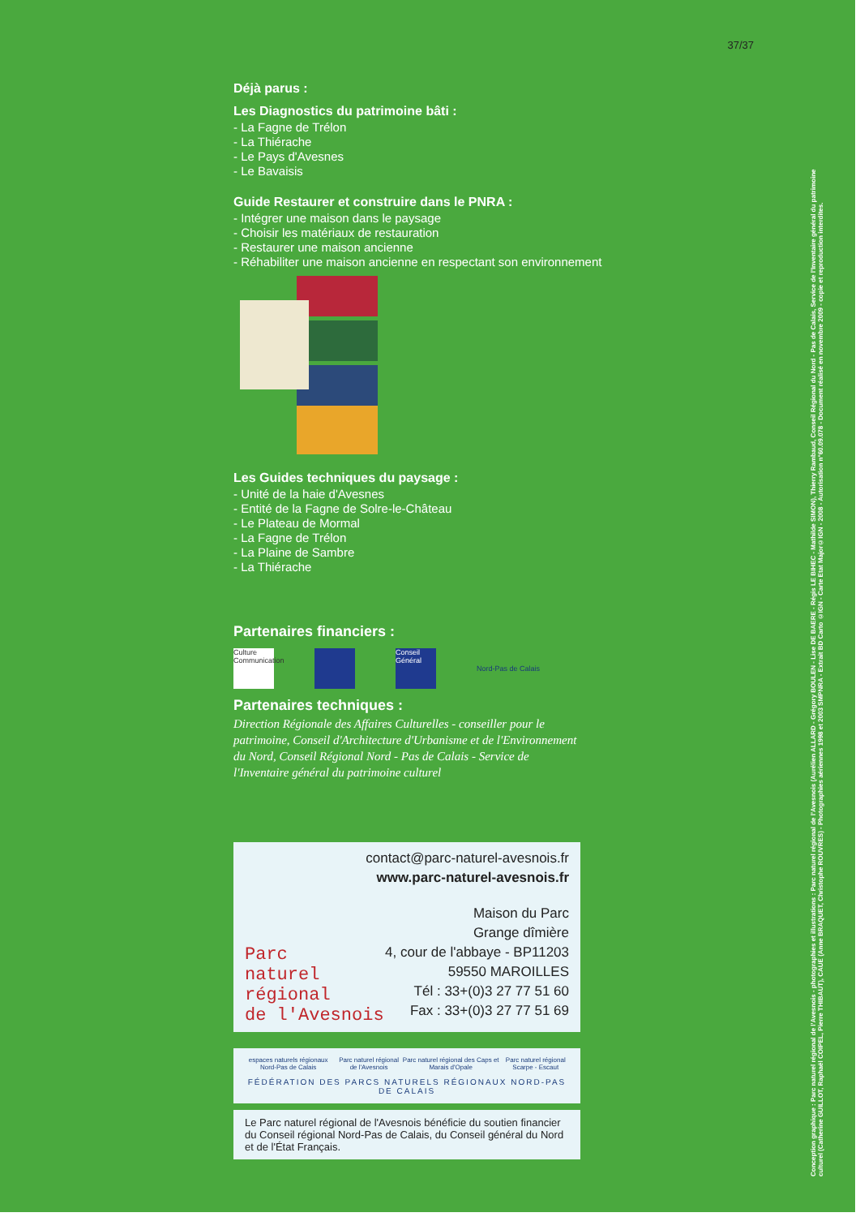37/37
Déjà parus :
Les Diagnostics du patrimoine bâti :
- La Fagne de Trélon
- La Thiérache
- Le Pays d'Avesnes
- Le Bavaisis
Guide Restaurer et construire dans le PNRA :
- Intégrer une maison dans le paysage
- Choisir les matériaux de restauration
- Restaurer une maison ancienne
- Réhabiliter une maison ancienne en respectant son environnement
Les Guides techniques du paysage :
- Unité de la haie d'Avesnes
- Entité de la Fagne de Solre-le-Château
- Le Plateau de Mormal
- La Fagne de Trélon
- La Plaine de Sambre
- La Thiérache
Partenaires financiers :
Culture Communication
Conseil Général
Nord-Pas de Calais
Partenaires techniques :
Direction Régionale des Affaires Culturelles - conseiller pour le patrimoine, Conseil d'Architecture d'Urbanisme et de l'Environnement du Nord, Conseil Régional Nord - Pas de Calais - Service de l'Inventaire général du patrimoine culturel
contact@parc-naturel-avesnois.fr
www.parc-naturel-avesnois.fr
Parc
naturel
régional
de l'Avesnois
Maison du Parc
Grange dîmière
4, cour de l'abbaye - BP11203
59550 MAROILLES
Tél : 33+(0)3 27 77 51 60
Fax : 33+(0)3 27 77 51 69
espaces naturels régionaux Nord-Pas de Calais Parc naturel régional de l'Avesnois Parc naturel régional des Caps et Marais d'Opale Parc naturel régional Scarpe - Escaut
FÉDÉRATION DES PARCS NATURELS RÉGIONAUX NORD-PAS DE CALAIS
Le Parc naturel régional de l'Avesnois bénéficie du soutien financier du Conseil régional Nord-Pas de Calais, du Conseil général du Nord et de l'État Français.
Conception graphique : Parc naturel régional de l'Avesnois - photographies et illustrations : Parc naturel régional de l'Avesnois (Aurélien ALLARD - Grégory BOULEN - Lise DE BAERE - Régis LE BIHEC - Mathilde SIMON), Thierry Rambaud, Conseil Régional du Nord - Pas de Calais, Service de l'Inventaire général du patrimoine culturel (Catherine GUILLOT, Raphaël COIPEL, Pierre THIBAUT), CAUE (Anne BRAQUET, Christophe ROUVRES) - Photographies aériennes 1998 et 2003 SMPNRA - Extrait BD Carto ©IGN - Carte Etat Major©IGN - 2008 - Autorisation n°60.09.078 - Document réalisé en novembre 2009 - copie et reproduction interdites.